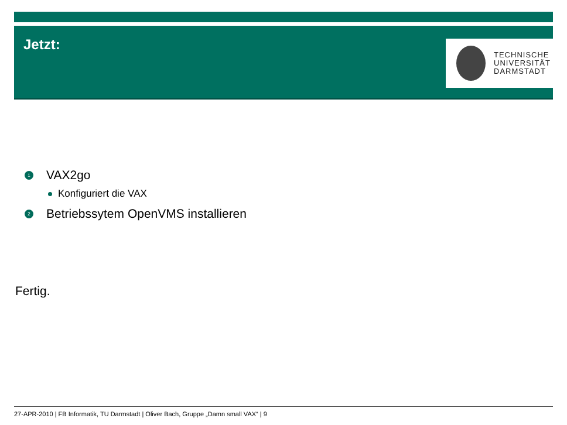Jetzt:
TECHNISCHE
UNIVERSITÄT
DARMSTADT
1 VAX2go
Konfiguriert die VAX
2 Betriebssytem OpenVMS installieren
Fertig.
27-APR-2010 | FB Informatik, TU Darmstadt | Oliver Bach, Gruppe „Damn small VAX“ | 9